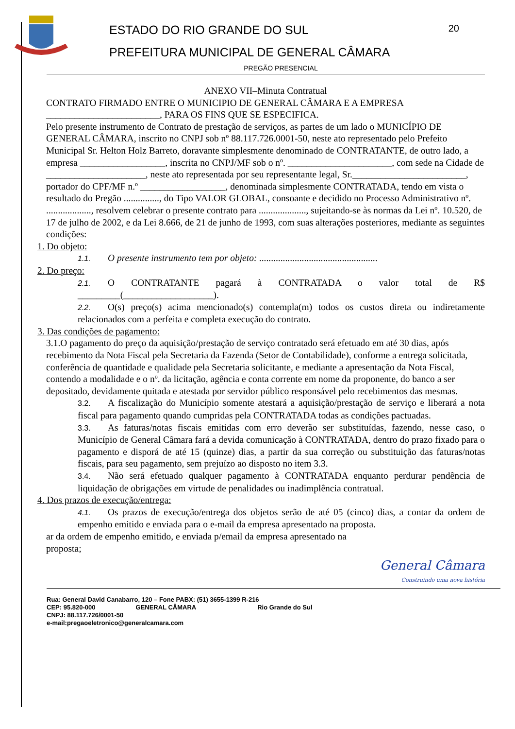20 ESTADO DO RIO GRANDE DO SUL
PREFEITURA MUNICIPAL DE GENERAL CÂMARA
PREGÃO PRESENCIAL
ANEXO VII–Minuta Contratual
CONTRATO FIRMADO ENTRE O MUNICIPIO DE GENERAL CÂMARA E A EMPRESA ________________________, PARA OS FINS QUE SE ESPECIFICA.
Pelo presente instrumento de Contrato de prestação de serviços, as partes de um lado o MUNICÍPIO DE GENERAL CÂMARA, inscrito no CNPJ sob nº 88.117.726.0001-50, neste ato representado pelo Prefeito Municipal Sr. Helton Holz Barreto, doravante simplesmente denominado de CONTRATANTE, de outro lado, a empresa __________________, inscrita no CNPJ/MF sob o nº. ______________________, com sede na Cidade de _____________________, neste ato representada por seu representante legal, Sr.________________________, portador do CPF/MF n.º __________________, denominada simplesmente CONTRATADA, tendo em vista o resultado do Pregão ..............., do Tipo VALOR GLOBAL, consoante e decidido no Processo Administrativo nº. ..................., resolvem celebrar o presente contrato para ...................., sujeitando-se às normas da Lei nº. 10.520, de 17 de julho de 2002, e da Lei 8.666, de 21 de junho de 1993, com suas alterações posteriores, mediante as seguintes condições:
1. Do objeto:
1.1. O presente instrumento tem por objeto: ..................................................
2. Do preço:
2.1. O CONTRATANTE pagará à CONTRATADA o valor total de R$ _________(___________________).
2.2. O(s) preço(s) acima mencionado(s) contempla(m) todos os custos direta ou indiretamente relacionados com a perfeita e completa execução do contrato.
3. Das condições de pagamento:
3.1.O pagamento do preço da aquisição/prestação de serviço contratado será efetuado em até 30 dias, após recebimento da Nota Fiscal pela Secretaria da Fazenda (Setor de Contabilidade), conforme a entrega solicitada, conferência de quantidade e qualidade pela Secretaria solicitante, e mediante a apresentação da Nota Fiscal, contendo a modalidade e o nº. da licitação, agência e conta corrente em nome da proponente, do banco a ser depositado, devidamente quitada e atestada por servidor público responsável pelo recebimentos das mesmas.
3.2. A fiscalização do Município somente atestará a aquisição/prestação de serviço e liberará a nota fiscal para pagamento quando cumpridas pela CONTRATADA todas as condições pactuadas.
3.3. As faturas/notas fiscais emitidas com erro deverão ser substituídas, fazendo, nesse caso, o Município de General Câmara fará a devida comunicação à CONTRATADA, dentro do prazo fixado para o pagamento e disporá de até 15 (quinze) dias, a partir da sua correção ou substituição das faturas/notas fiscais, para seu pagamento, sem prejuízo ao disposto no item 3.3.
3.4. Não será efetuado qualquer pagamento à CONTRATADA enquanto perdurar pendência de liquidação de obrigações em virtude de penalidades ou inadimplência contratual.
4. Dos prazos de execução/entrega:
4.1. Os prazos de execução/entrega dos objetos serão de até 05 (cinco) dias, a contar da ordem de empenho emitido e enviada para o e-mail da empresa apresentado na proposta.
ar da ordem de empenho emitido, e enviada p/email da empresa apresentado na
proposta;
General Câmara
Construindo uma nova história
Rua: General David Canabarro, 120 – Fone PABX: (51) 3655-1399 R-216
CEP: 95.820-000 GENERAL CÂMARA Rio Grande do Sul
CNPJ: 88.117.726/0001-50
e-mail:pregaoeletronico@generalcamara.com